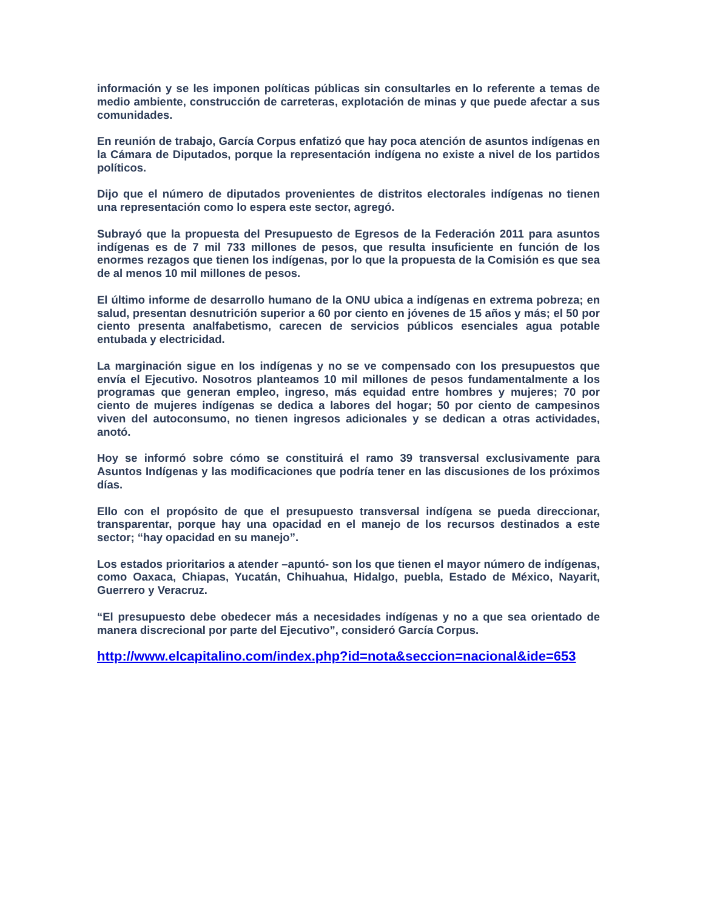información y se les imponen políticas públicas sin consultarles en lo referente a temas de medio ambiente, construcción de carreteras, explotación de minas y que puede afectar a sus comunidades.
En reunión de trabajo, García Corpus enfatizó que hay poca atención de asuntos indígenas en la Cámara de Diputados, porque la representación indígena no existe a nivel de los partidos políticos.
Dijo que el número de diputados provenientes de distritos electorales indígenas no tienen una representación como lo espera este sector, agregó.
Subrayó que la propuesta del Presupuesto de Egresos de la Federación 2011 para asuntos indígenas es de 7 mil 733 millones de pesos, que resulta insuficiente en función de los enormes rezagos que tienen los indígenas, por lo que la propuesta de la Comisión es que sea de al menos 10 mil millones de pesos.
El último informe de desarrollo humano de la ONU ubica a indígenas en extrema pobreza; en salud, presentan desnutrición superior a 60 por ciento en jóvenes de 15 años y más; el 50 por ciento presenta analfabetismo, carecen de servicios públicos esenciales agua potable entubada y electricidad.
La marginación sigue en los indígenas y no se ve compensado con los presupuestos que envía el Ejecutivo. Nosotros planteamos 10 mil millones de pesos fundamentalmente a los programas que generan empleo, ingreso, más equidad entre hombres y mujeres; 70 por ciento de mujeres indígenas se dedica a labores del hogar; 50 por ciento de campesinos viven del autoconsumo, no tienen ingresos adicionales y se dedican a otras actividades, anotó.
Hoy se informó sobre cómo se constituirá el ramo 39 transversal exclusivamente para Asuntos Indígenas y las modificaciones que podría tener en las discusiones de los próximos días.
Ello con el propósito de que el presupuesto transversal indígena se pueda direccionar, transparentar, porque hay una opacidad en el manejo de los recursos destinados a este sector; “hay opacidad en su manejo”.
Los estados prioritarios a atender –apuntó- son los que tienen el mayor número de indígenas, como Oaxaca, Chiapas, Yucatán, Chihuahua, Hidalgo, puebla, Estado de México, Nayarit, Guerrero y Veracruz.
“El presupuesto debe obedecer más a necesidades indígenas y no a que sea orientado de manera discrecional por parte del Ejecutivo”, consideró García Corpus.
http://www.elcapitalino.com/index.php?id=nota&seccion=nacional&ide=653